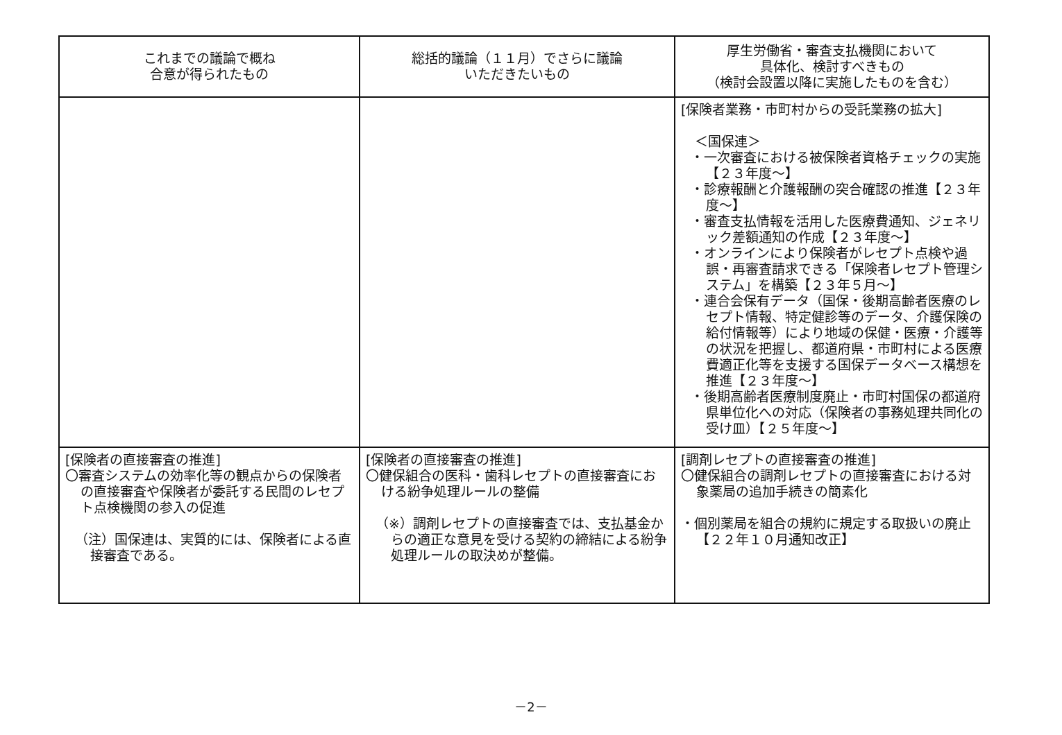| これまでの議論で概ね 合意が得られたもの | 総括的議論（１１月）でさらに議論 いただきたいもの | 厚生労働省・審査支払機関において 具体化、検討すべきもの （検討会設置以降に実施したものを含む） |
| --- | --- | --- |
| | | [保険者業務・市町村からの受託業務の拡大] ＜国保連＞ ・一次審査における被保険者資格チェックの実施【２３年度～】 ・診療報酬と介護報酬の突合確認の推進【２３年度～】 ・審査支払情報を活用した医療費通知、ジェネリック差額通知の作成【２３年度～】 ・オンラインにより保険者がレセプト点検や過誤・再審査請求できる「保険者レセプト管理システム」を構築【２３年５月～】 ・連合会保有データ（国保・後期高齢者医療のレセプト情報、特定健診等のデータ、介護保険の給付情報等）により地域の保健・医療・介護等の状況を把握し、都道府県・市町村による医療費適正化等を支援する国保データベース構想を推進【２３年度～】 ・後期高齢者医療制度廃止・市町村国保の都道府県単位化への対応（保険者の事務処理共同化の受け皿）【２５年度～】 |
| [保険者の直接審査の推進] 〇審査システムの効率化等の観点からの保険者の直接審査や保険者が委託する民間のレセプト点検機関の参入の促進 （注）国保連は、実質的には、保険者による直接審査である。 | [保険者の直接審査の推進] 〇健保組合の医科・歯科レセプトの直接審査における紛争処理ルールの整備 （※）調剤レセプトの直接審査では、支払基金からの適正な意見を受ける契約の締結による紛争処理ルールの取決めが整備。 | [調剤レセプトの直接審査の推進] 〇健保組合の調剤レセプトの直接審査における対象薬局の追加手続きの簡素化 ・個別薬局を組合の規約に規定する取扱いの廃止【２２年１０月通知改正】 |
－2－